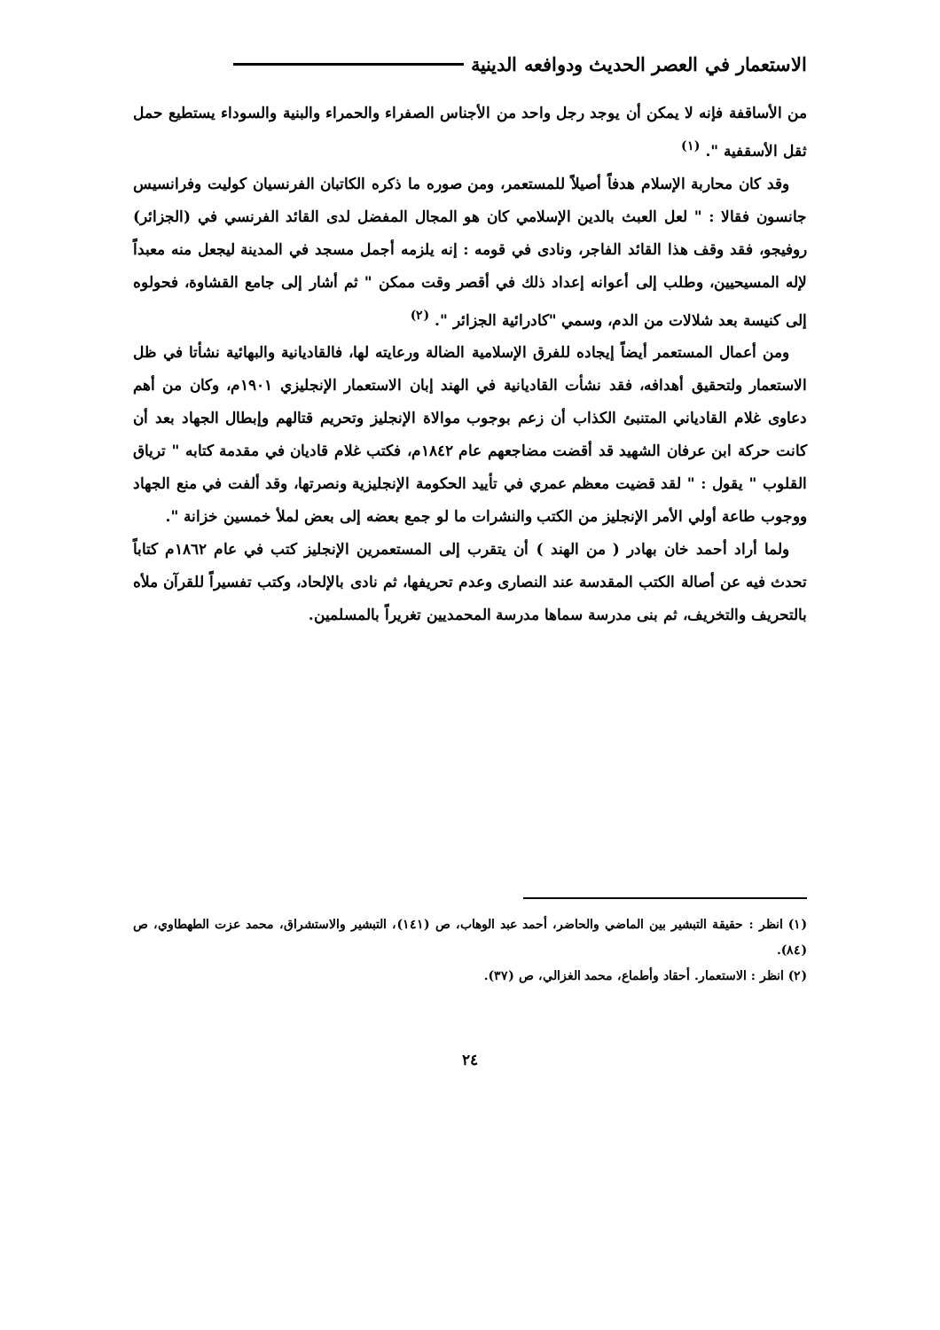الاستعمار في العصر الحديث ودوافعه الدينية
من الأساقفة فإنه لا يمكن أن يوجد رجل واحد من الأجناس الصفراء والحمراء والبنية والسوداء يستطيع حمل ثقل الأسقفية ". <sup>(١)</sup>
وقد كان محاربة الإسلام هدفاً أصيلاً للمستعمر، ومن صوره ما ذكره الكاتبان الفرنسيان كوليت وفرانسيس جانسون فقالا : " لعل العبث بالدين الإسلامي كان هو المجال المفضل لدى القائد الفرنسي في (الجزائر) روفيجو، فقد وقف هذا القائد الفاجر، ونادى في قومه : إنه يلزمه أجمل مسجد في المدينة ليجعل منه معبداً لإله المسيحيين، وطلب إلى أعوانه إعداد ذلك في أقصر وقت ممكن " ثم أشار إلى جامع القشاوة، فحولوه إلى كنيسة بعد شلالات من الدم، وسمي "كادرائية الجزائر ". <sup>(٢)</sup>
ومن أعمال المستعمر أيضاً إيجاده للفرق الإسلامية الضالة ورعايته لها، فالقاديانية والبهائية نشأتا في ظل الاستعمار ولتحقيق أهدافه، فقد نشأت القاديانية في الهند إبان الاستعمار الإنجليزي ١٩٠١م، وكان من أهم دعاوى غلام القادياني المتنبئ الكذاب أن زعم بوجوب موالاة الإنجليز وتحريم قتالهم وإبطال الجهاد بعد أن كانت حركة ابن عرفان الشهيد قد أقضت مضاجعهم عام ١٨٤٢م، فكتب غلام قاديان في مقدمة كتابه " ترياق القلوب " يقول : " لقد قضيت معظم عمري في تأييد الحكومة الإنجليزية ونصرتها، وقد ألفت في منع الجهاد ووجوب طاعة أولي الأمر الإنجليز من الكتب والنشرات ما لو جمع بعضه إلى بعض لملأ خمسين خزانة ".
ولما أراد أحمد خان بهادر ( من الهند ) أن يتقرب إلى المستعمرين الإنجليز كتب في عام ١٨٦٢م كتاباً تحدث فيه عن أصالة الكتب المقدسة عند النصارى وعدم تحريفها، ثم نادى بالإلحاد، وكتب تفسيراً للقرآن ملأه بالتحريف والتخريف، ثم بنى مدرسة سماها مدرسة المحمديين تغريراً بالمسلمين.
(١) انظر : حقيقة التبشير بين الماضي والحاضر، أحمد عبد الوهاب، ص (١٤١)، التبشير والاستشراق، محمد عزت الطهطاوي، ص (٨٤).
(٢) انظر : الاستعمار. أحقاد وأطماع، محمد الغزالي، ص (٣٧).
٢٤